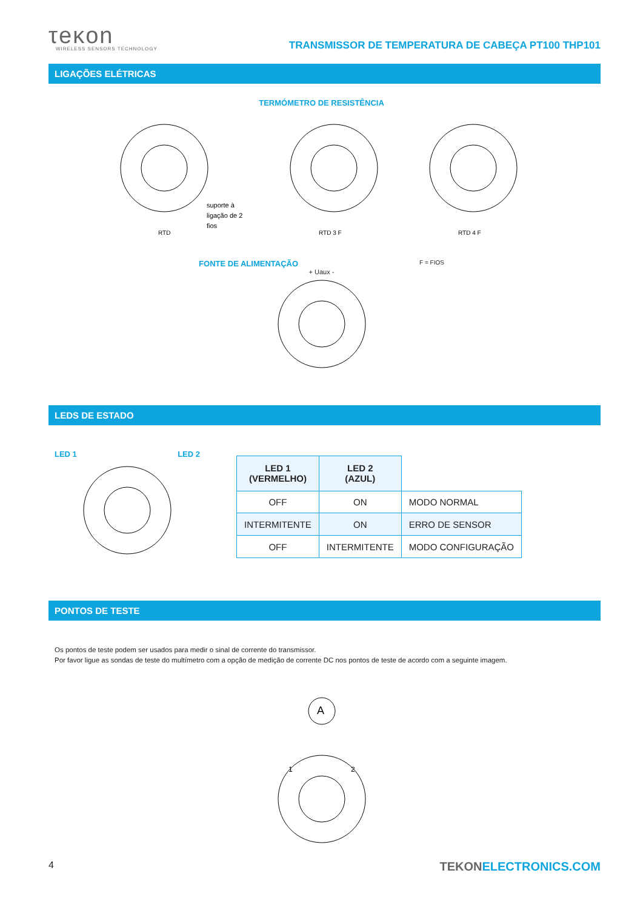τeκon
WIRELESS SENSORS TECHNOLOGY
TRANSMISSOR DE TEMPERATURA DE CABEÇA PT100 THP101
LIGAÇÕES ELÉTRICAS
TERMÓMETRO DE RESISTÊNCIA
RTD
suporte à
ligação de 2
fios
RTD 3 F
RTD 4 F
FONTE DE ALIMENTAÇÃO
F = FIOS
+ Uaux -
LEDS DE ESTADO
LED 1 LED 2
| LED 1 (VERMELHO) | LED 2 (AZUL) | |
| OFF | ON | MODO NORMAL |
| INTERMITENTE | ON | ERRO DE SENSOR |
| OFF | INTERMITENTE | MODO CONFIGURAÇÃO |
PONTOS DE TESTE
Os pontos de teste podem ser usados para medir o sinal de corrente do transmissor.
Por favor ligue as sondas de teste do multímetro com a opção de medição de corrente DC nos pontos de teste de acordo com a seguinte imagem.
A
1
2
4 TEKONELECTRONICS.COM